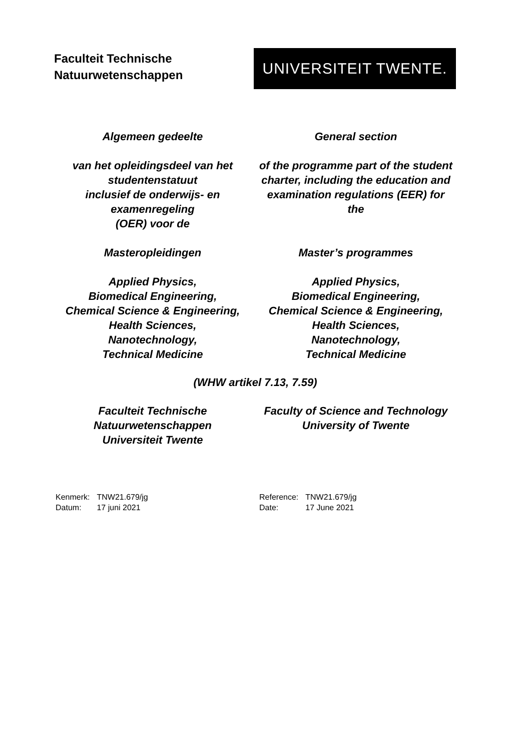Faculteit Technische
Natuurwetenschappen
UNIVERSITEIT TWENTE.
Algemeen gedeelte
van het opleidingsdeel van het studentenstatuut
inclusief de onderwijs- en examenregeling
(OER) voor de
Masteropleidingen
Applied Physics,
Biomedical Engineering,
Chemical Science & Engineering,
Health Sciences,
Nanotechnology,
Technical Medicine
General section
of the programme part of the student charter, including the education and examination regulations (EER) for the
Master’s programmes
Applied Physics,
Biomedical Engineering,
Chemical Science & Engineering,
Health Sciences,
Nanotechnology,
Technical Medicine
(WHW artikel 7.13, 7.59)
Faculteit Technische Natuurwetenschappen
Universiteit Twente
Faculty of Science and Technology
University of Twente
| Kenmerk: | TNW21.679/jg |
| Datum: | 17 juni 2021 |
| Reference: | TNW21.679/jg |
| Date: | 17 June 2021 |